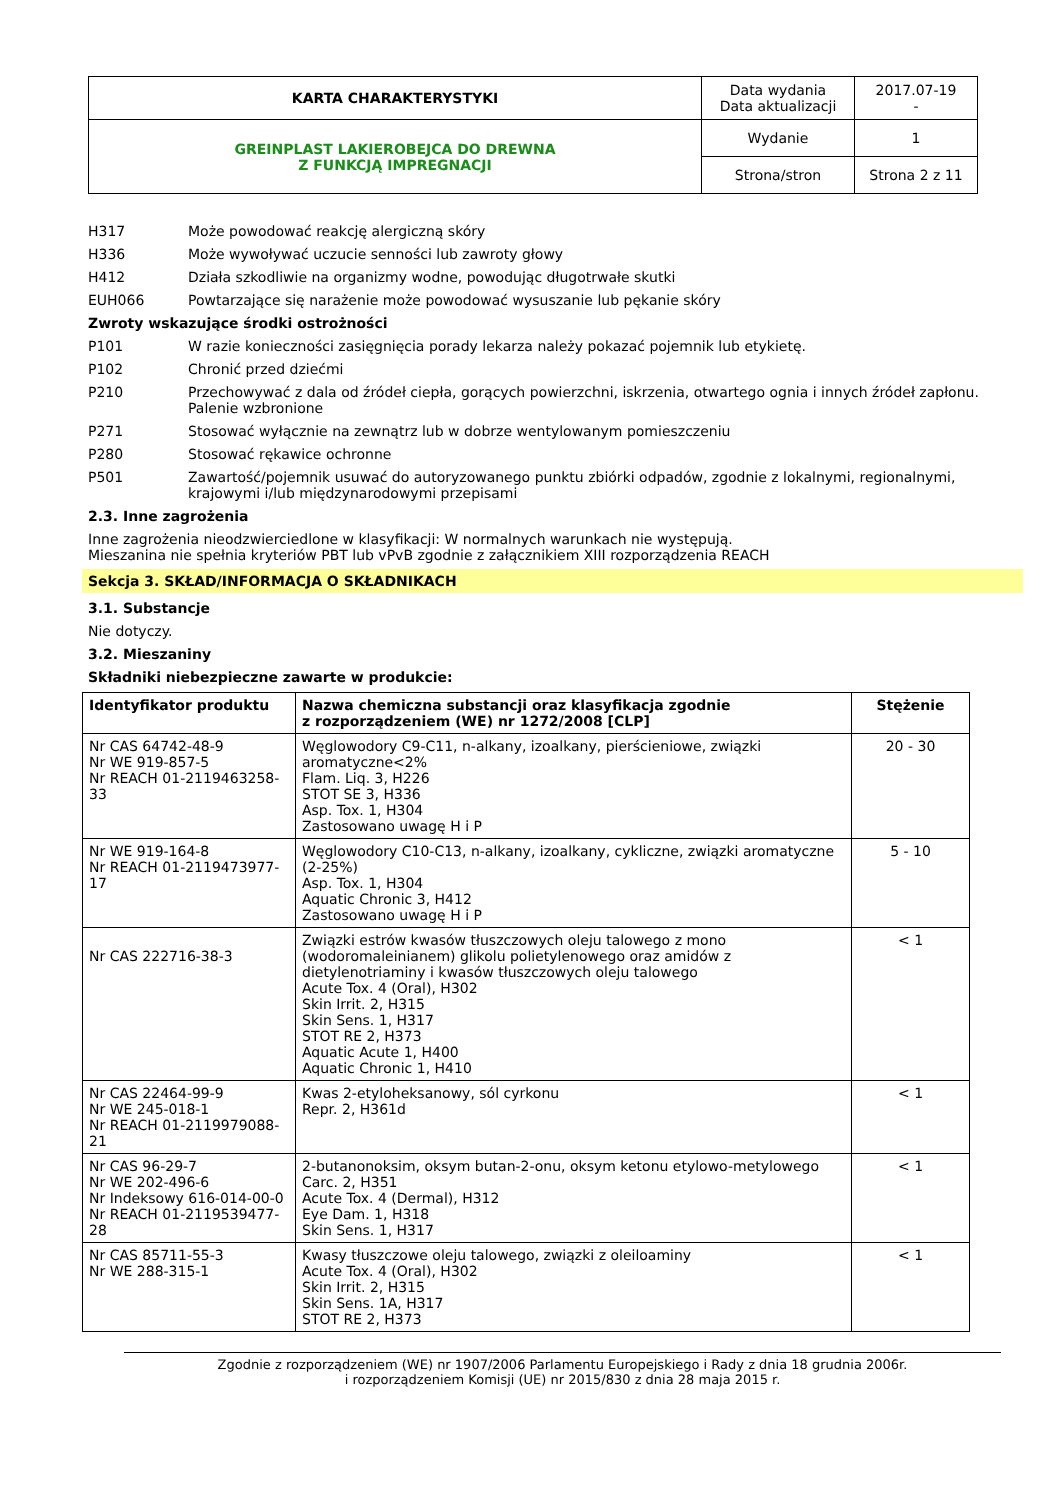| KARTA CHARAKTERYSTYKI | Data wydania Data aktualizacji | 2017.07-19 - |
| GREINPLAST LAKIEROBEJCA DO DREWNA Z FUNKCJĄ IMPREGNACJI | Wydanie | 1 |
| | Strona/stron | Strona 2 z 11 |
H317 Może powodować reakcję alergiczną skóry
H336 Może wywoływać uczucie senności lub zawroty głowy
H412 Działa szkodliwie na organizmy wodne, powodując długotrwałe skutki
EUH066 Powtarzające się narażenie może powodować wysuszanie lub pękanie skóry
Zwroty wskazujące środki ostrożności
P101 W razie konieczności zasięgnięcia porady lekarza należy pokazać pojemnik lub etykietę.
P102 Chronić przed dziećmi
P210 Przechowywać z dala od źródeł ciepła, gorących powierzchni, iskrzenia, otwartego ognia i innych źródeł zapłonu. Palenie wzbronione
P271 Stosować wyłącznie na zewnątrz lub w dobrze wentylowanym pomieszczeniu
P280 Stosować rękawice ochronne
P501 Zawartość/pojemnik usuwać do autoryzowanego punktu zbiórki odpadów, zgodnie z lokalnymi, regionalnymi, krajowymi i/lub międzynarodowymi przepisami
2.3. Inne zagrożenia
Inne zagrożenia nieodzwierciedlone w klasyfikacji: W normalnych warunkach nie występują.
Mieszanina nie spełnia kryteriów PBT lub vPvB zgodnie z załącznikiem XIII rozporządzenia REACH
Sekcja 3. SKŁAD/INFORMACJA O SKŁADNIKACH
3.1. Substancje
Nie dotyczy.
3.2. Mieszaniny
Składniki niebezpieczne zawarte w produkcie:
| Identyfikator produktu | Nazwa chemiczna substancji oraz klasyfikacja zgodnie z rozporządzeniem (WE) nr 1272/2008 [CLP] | Stężenie |
| --- | --- | --- |
| Nr CAS 64742-48-9 Nr WE 919-857-5 Nr REACH 01-2119463258-33 | Węglowodory C9-C11, n-alkany, izoalkany, pierścieniowe, związki aromatyczne<2% Flam. Liq. 3, H226 STOT SE 3, H336 Asp. Tox. 1, H304 Zastosowano uwagę H i P | 20 - 30 |
| Nr WE 919-164-8 Nr REACH 01-2119473977-17 | Węglowodory C10-C13, n-alkany, izoalkany, cykliczne, związki aromatyczne (2-25%) Asp. Tox. 1, H304 Aquatic Chronic 3, H412 Zastosowano uwagę H i P | 5 - 10 |
| Nr CAS 222716-38-3 | Związki estrów kwasów tłuszczowych oleju talowego z mono (wodoromaleinianem) glikolu polietylenowego oraz amidów z dietylenotriaminy i kwasów tłuszczowych oleju talowego Acute Tox. 4 (Oral), H302 Skin Irrit. 2, H315 Skin Sens. 1, H317 STOT RE 2, H373 Aquatic Acute 1, H400 Aquatic Chronic 1, H410 | < 1 |
| Nr CAS 22464-99-9 Nr WE 245-018-1 Nr REACH 01-2119979088-21 | Kwas 2-etyloheksanowy, sól cyrkonu Repr. 2, H361d | < 1 |
| Nr CAS 96-29-7 Nr WE 202-496-6 Nr Indeksowy 616-014-00-0 Nr REACH 01-2119539477-28 | 2-butanonoksim, oksym butan-2-onu, oksym ketonu etylowo-metylowego Carc. 2, H351 Acute Tox. 4 (Dermal), H312 Eye Dam. 1, H318 Skin Sens. 1, H317 | < 1 |
| Nr CAS 85711-55-3 Nr WE 288-315-1 | Kwasy tłuszczowe oleju talowego, związki z oleiloaminy Acute Tox. 4 (Oral), H302 Skin Irrit. 2, H315 Skin Sens. 1A, H317 STOT RE 2, H373 | < 1 |
Zgodnie z rozporządzeniem (WE) nr 1907/2006 Parlamentu Europejskiego i Rady z dnia 18 grudnia 2006r.
i rozporządzeniem Komisji (UE) nr 2015/830 z dnia 28 maja 2015 r.